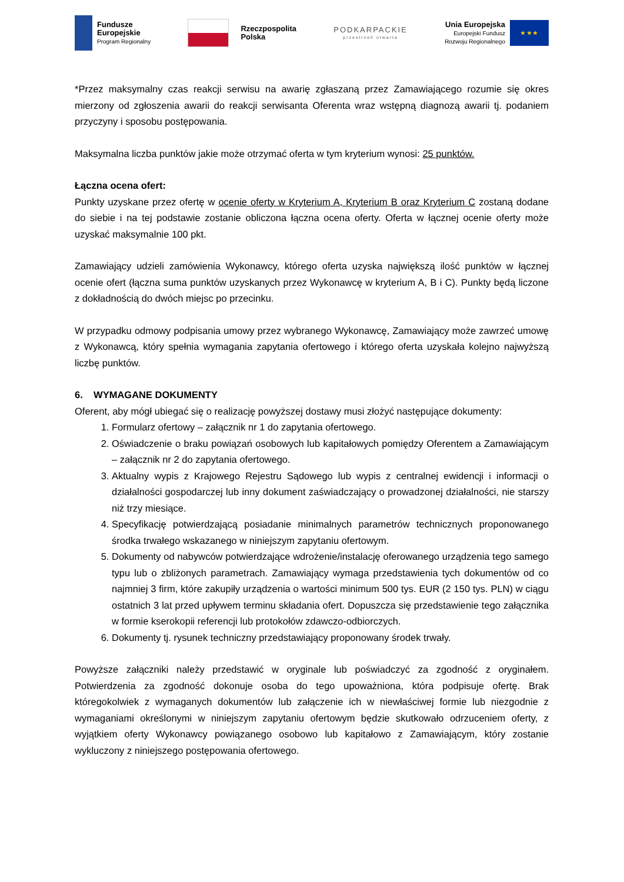Fundusze
Europejskie
Program Regionalny
Rzeczpospolita
Polska
PODKARPACKIE
przestrzeń otwarta
Unia Europejska
Europejski Fundusz
Rozwoju Regionalnego
★ ★ ★
*Przez maksymalny czas reakcji serwisu na awarię zgłaszaną przez Zamawiającego rozumie się okres mierzony od zgłoszenia awarii do reakcji serwisanta Oferenta wraz wstępną diagnozą awarii tj. podaniem przyczyny i sposobu postępowania.
Maksymalna liczba punktów jakie może otrzymać oferta w tym kryterium wynosi: 25 punktów.
Łączna ocena ofert:
Punkty uzyskane przez ofertę w ocenie oferty w Kryterium A, Kryterium B oraz Kryterium C zostaną dodane do siebie i na tej podstawie zostanie obliczona łączna ocena oferty. Oferta w łącznej ocenie oferty może uzyskać maksymalnie 100 pkt.
Zamawiający udzieli zamówienia Wykonawcy, którego oferta uzyska największą ilość punktów w łącznej ocenie ofert (łączna suma punktów uzyskanych przez Wykonawcę w kryterium A, B i C). Punkty będą liczone z dokładnością do dwóch miejsc po przecinku.
W przypadku odmowy podpisania umowy przez wybranego Wykonawcę, Zamawiający może zawrzeć umowę z Wykonawcą, który spełnia wymagania zapytania ofertowego i którego oferta uzyskała kolejno najwyższą liczbę punktów.
6. WYMAGANE DOKUMENTY
Oferent, aby mógł ubiegać się o realizację powyższej dostawy musi złożyć następujące dokumenty:
1. Formularz ofertowy – załącznik nr 1 do zapytania ofertowego.
2. Oświadczenie o braku powiązań osobowych lub kapitałowych pomiędzy Oferentem a Zamawiającym – załącznik nr 2 do zapytania ofertowego.
3. Aktualny wypis z Krajowego Rejestru Sądowego lub wypis z centralnej ewidencji i informacji o działalności gospodarczej lub inny dokument zaświadczający o prowadzonej działalności, nie starszy niż trzy miesiące.
4. Specyfikację potwierdzającą posiadanie minimalnych parametrów technicznych proponowanego środka trwałego wskazanego w niniejszym zapytaniu ofertowym.
5. Dokumenty od nabywców potwierdzające wdrożenie/instalację oferowanego urządzenia tego samego typu lub o zbliżonych parametrach. Zamawiający wymaga przedstawienia tych dokumentów od co najmniej 3 firm, które zakupiły urządzenia o wartości minimum 500 tys. EUR (2 150 tys. PLN) w ciągu ostatnich 3 lat przed upływem terminu składania ofert. Dopuszcza się przedstawienie tego załącznika w formie kserokopii referencji lub protokołów zdawczo-odbiorczych.
6. Dokumenty tj. rysunek techniczny przedstawiający proponowany środek trwały.
Powyższe załączniki należy przedstawić w oryginale lub poświadczyć za zgodność z oryginałem. Potwierdzenia za zgodność dokonuje osoba do tego upoważniona, która podpisuje ofertę. Brak któregokolwiek z wymaganych dokumentów lub załączenie ich w niewłaściwej formie lub niezgodnie z wymaganiami określonymi w niniejszym zapytaniu ofertowym będzie skutkowało odrzuceniem oferty, z wyjątkiem oferty Wykonawcy powiązanego osobowo lub kapitałowo z Zamawiającym, który zostanie wykluczony z niniejszego postępowania ofertowego.